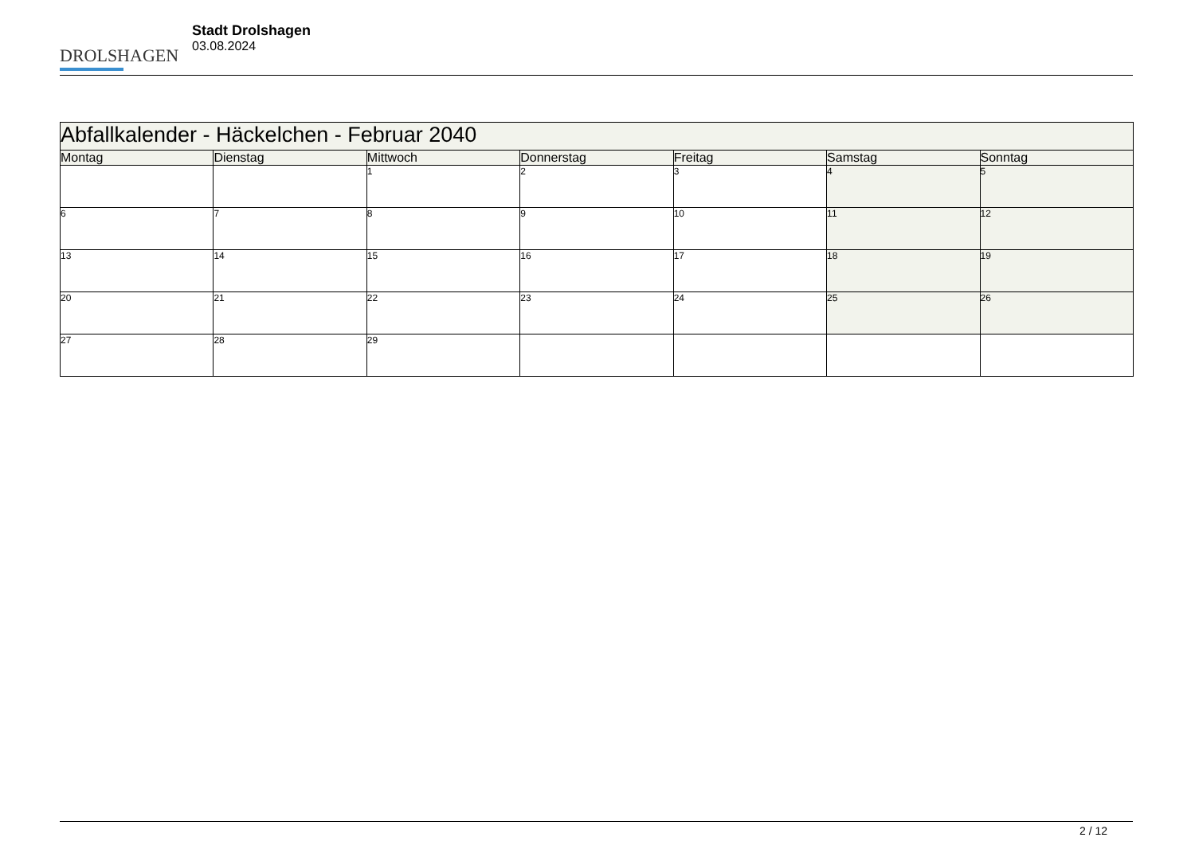DROLSHAGEN
Stadt Drolshagen
03.08.2024
| Abfallkalender - Häckelchen - Februar 2040 | | | | | | |
| --- | --- | --- | --- | --- | --- | --- |
| Montag | Dienstag | Mittwoch | Donnerstag | Freitag | Samstag | Sonntag |
| | | 1 | 2 | 3 | 4 | 5 |
| 6 | 7 | 8 | 9 | 10 | 11 | 12 |
| 13 | 14 | 15 | 16 | 17 | 18 | 19 |
| 20 | 21 | 22 | 23 | 24 | 25 | 26 |
| 27 | 28 | 29 | | | | |
2 / 12